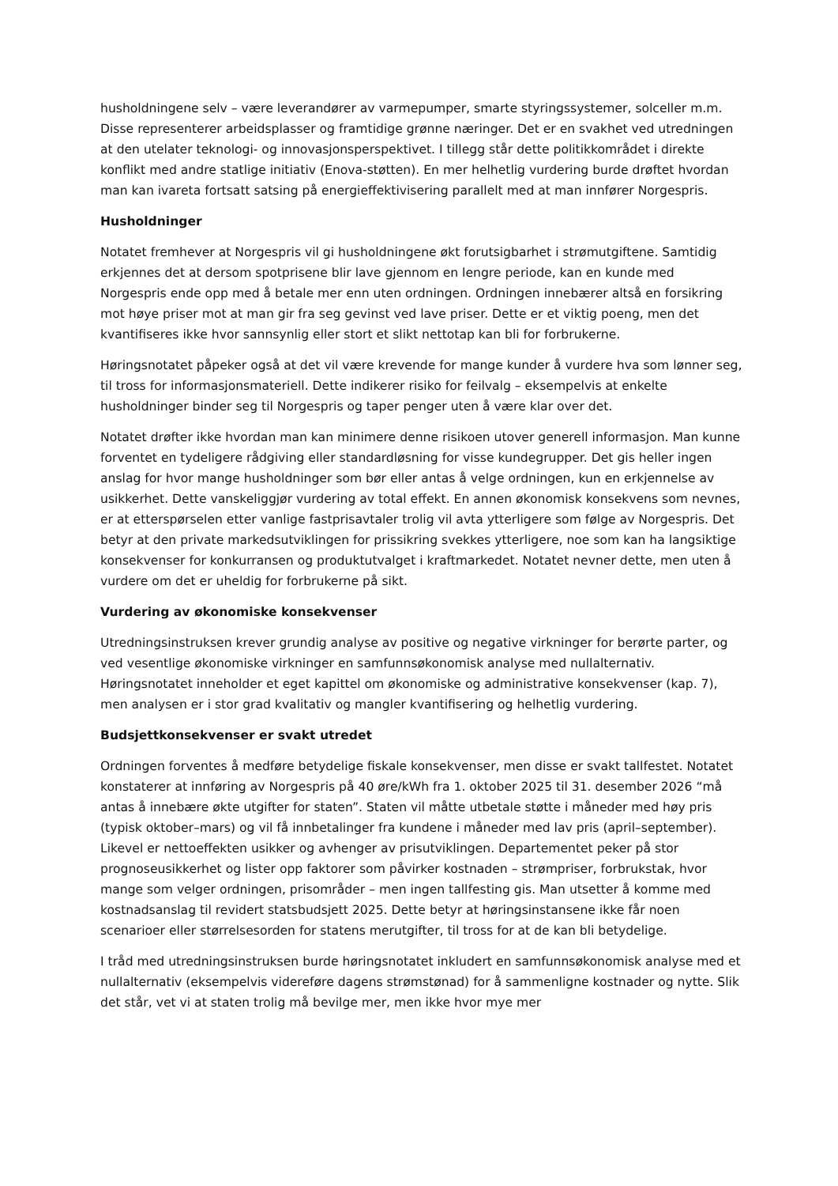husholdningene selv – være leverandører av varmepumper, smarte styringssystemer, solceller m.m. Disse representerer arbeidsplasser og framtidige grønne næringer. Det er en svakhet ved utredningen at den utelater teknologi- og innovasjonsperspektivet. I tillegg står dette politikkområdet i direkte konflikt med andre statlige initiativ (Enova-støtten). En mer helhetlig vurdering burde drøftet hvordan man kan ivareta fortsatt satsing på energieffektivisering parallelt med at man innfører Norgespris.
Husholdninger
Notatet fremhever at Norgespris vil gi husholdningene økt forutsigbarhet i strømutgiftene. Samtidig erkjennes det at dersom spotprisene blir lave gjennom en lengre periode, kan en kunde med Norgespris ende opp med å betale mer enn uten ordningen. Ordningen innebærer altså en forsikring mot høye priser mot at man gir fra seg gevinst ved lave priser. Dette er et viktig poeng, men det kvantifiseres ikke hvor sannsynlig eller stort et slikt nettotap kan bli for forbrukerne.
Høringsnotatet påpeker også at det vil være krevende for mange kunder å vurdere hva som lønner seg, til tross for informasjonsmateriell. Dette indikerer risiko for feilvalg – eksempelvis at enkelte husholdninger binder seg til Norgespris og taper penger uten å være klar over det.
Notatet drøfter ikke hvordan man kan minimere denne risikoen utover generell informasjon. Man kunne forventet en tydeligere rådgiving eller standardløsning for visse kundegrupper. Det gis heller ingen anslag for hvor mange husholdninger som bør eller antas å velge ordningen, kun en erkjennelse av usikkerhet. Dette vanskeliggjør vurdering av total effekt. En annen økonomisk konsekvens som nevnes, er at etterspørselen etter vanlige fastprisavtaler trolig vil avta ytterligere som følge av Norgespris. Det betyr at den private markedsutviklingen for prissikring svekkes ytterligere, noe som kan ha langsiktige konsekvenser for konkurransen og produktutvalget i kraftmarkedet. Notatet nevner dette, men uten å vurdere om det er uheldig for forbrukerne på sikt.
Vurdering av økonomiske konsekvenser
Utredningsinstruksen krever grundig analyse av positive og negative virkninger for berørte parter, og ved vesentlige økonomiske virkninger en samfunnsøkonomisk analyse med nullalternativ. Høringsnotatet inneholder et eget kapittel om økonomiske og administrative konsekvenser (kap. 7), men analysen er i stor grad kvalitativ og mangler kvantifisering og helhetlig vurdering.
Budsjettkonsekvenser er svakt utredet
Ordningen forventes å medføre betydelige fiskale konsekvenser, men disse er svakt tallfestet. Notatet konstaterer at innføring av Norgespris på 40 øre/kWh fra 1. oktober 2025 til 31. desember 2026 “må antas å innebære økte utgifter for staten”. Staten vil måtte utbetale støtte i måneder med høy pris (typisk oktober–mars) og vil få innbetalinger fra kundene i måneder med lav pris (april–september). Likevel er nettoeffekten usikker og avhenger av prisutviklingen. Departementet peker på stor prognoseusikkerhet og lister opp faktorer som påvirker kostnaden – strømpriser, forbrukstak, hvor mange som velger ordningen, prisområder – men ingen tallfesting gis. Man utsetter å komme med kostnadsanslag til revidert statsbudsjett 2025. Dette betyr at høringsinstansene ikke får noen scenarioer eller størrelsesorden for statens merutgifter, til tross for at de kan bli betydelige.
I tråd med utredningsinstruksen burde høringsnotatet inkludert en samfunnsøkonomisk analyse med et nullalternativ (eksempelvis videreføre dagens strømstønad) for å sammenligne kostnader og nytte. Slik det står, vet vi at staten trolig må bevilge mer, men ikke hvor mye mer